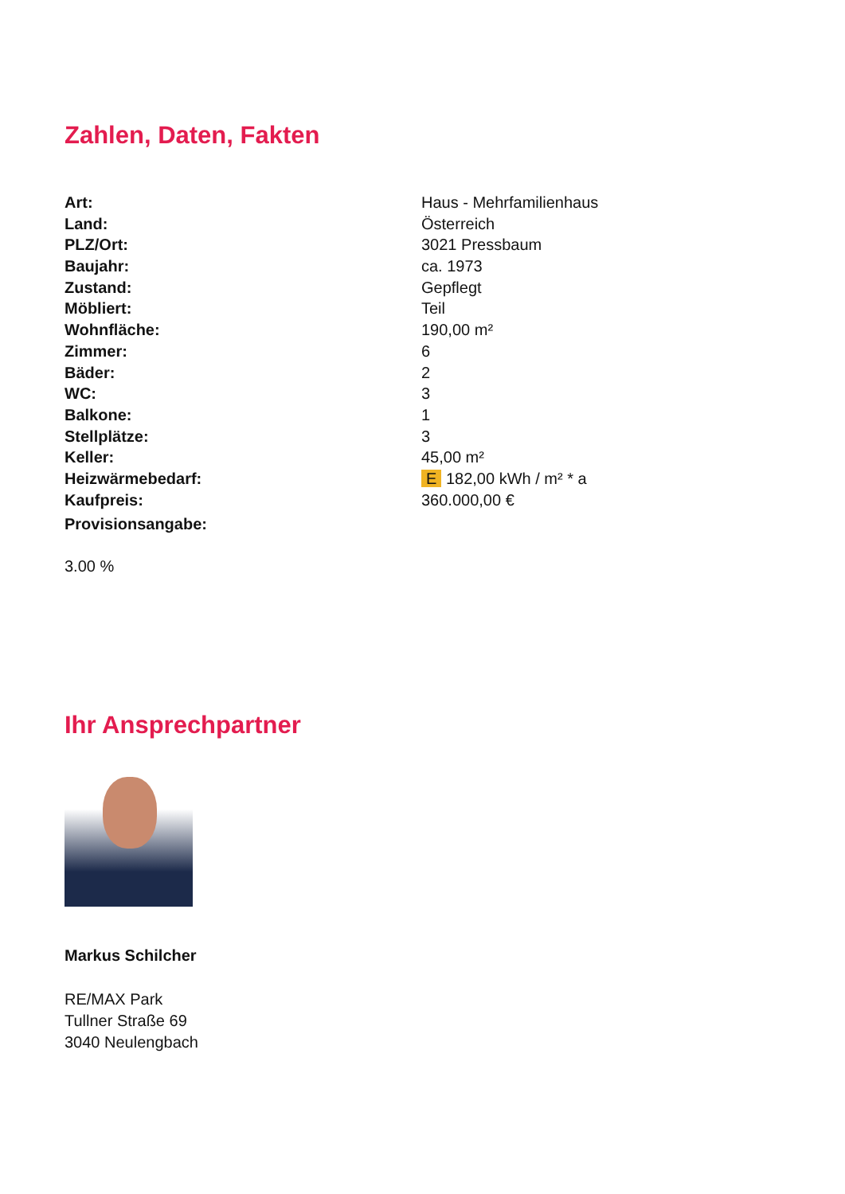Zahlen, Daten, Fakten
| Art: | Haus - Mehrfamilienhaus |
| Land: | Österreich |
| PLZ/Ort: | 3021 Pressbaum |
| Baujahr: | ca. 1973 |
| Zustand: | Gepflegt |
| Möbliert: | Teil |
| Wohnfläche: | 190,00 m² |
| Zimmer: | 6 |
| Bäder: | 2 |
| WC: | 3 |
| Balkone: | 1 |
| Stellplätze: | 3 |
| Keller: | 45,00 m² |
| Heizwärmebedarf: | E 182,00 kWh / m² * a |
| Kaufpreis: | 360.000,00 € |
| Provisionsangabe: | |
3.00 %
Ihr Ansprechpartner
Markus Schilcher
RE/MAX Park
Tullner Straße 69
3040 Neulengbach